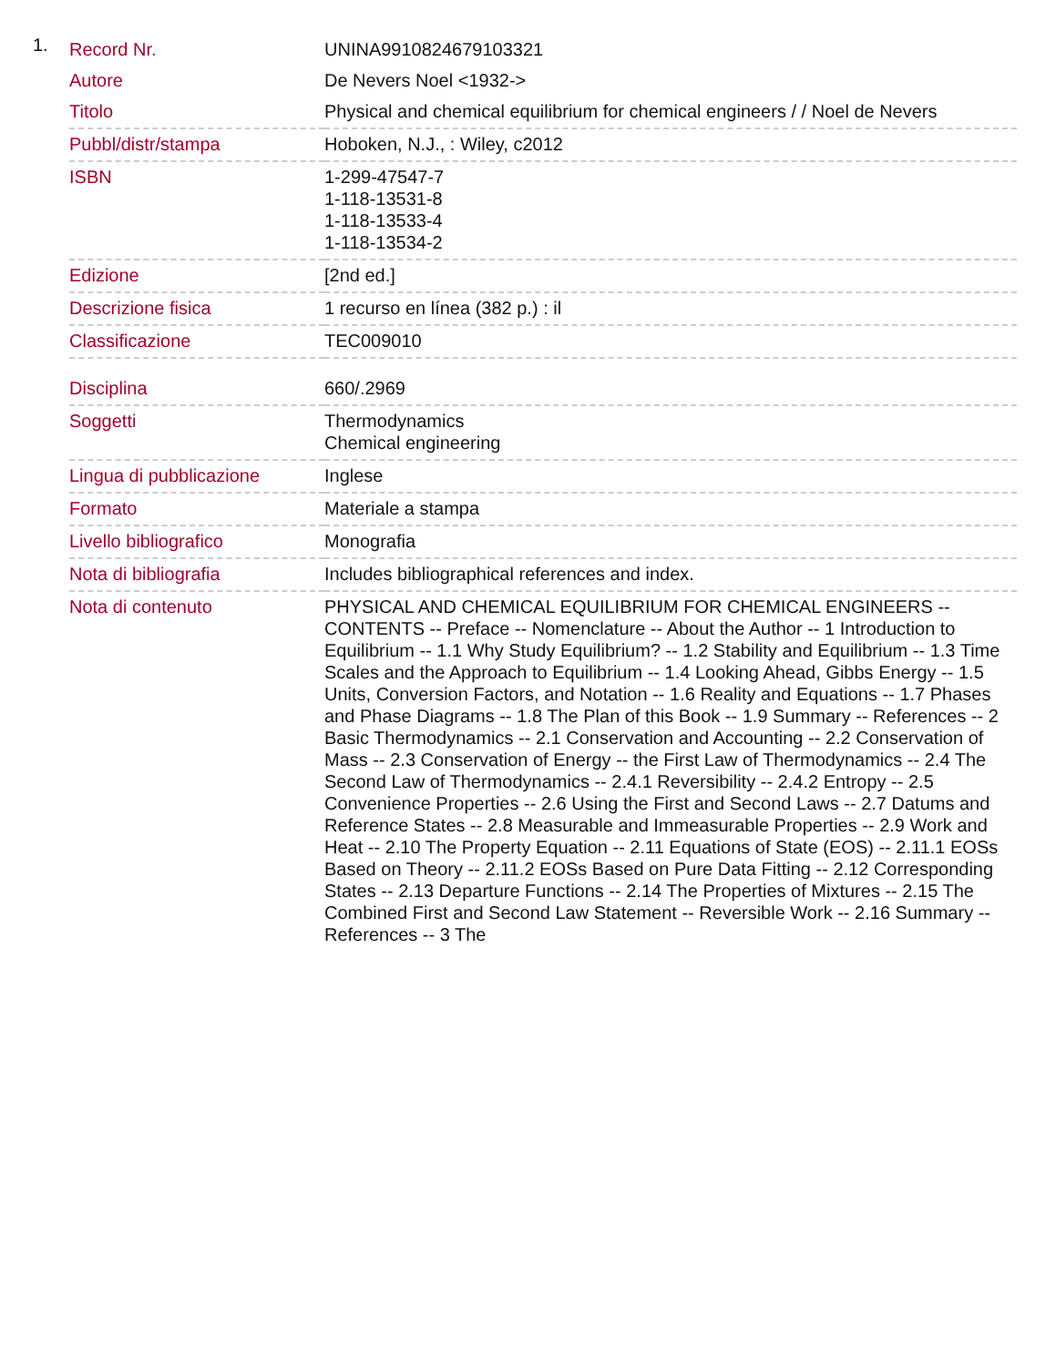1.
| Record Nr. | UNINA9910824679103321 |
| Autore | De Nevers Noel <1932-> |
| Titolo | Physical and chemical equilibrium for chemical engineers / / Noel de Nevers |
| Pubbl/distr/stampa | Hoboken, N.J., : Wiley, c2012 |
| ISBN | 1-299-47547-7 1-118-13531-8 1-118-13533-4 1-118-13534-2 |
| Edizione | [2nd ed.] |
| Descrizione fisica | 1 recurso en línea (382 p.) : il |
| Classificazione | TEC009010 |
| Disciplina | 660/.2969 |
| Soggetti | Thermodynamics Chemical engineering |
| Lingua di pubblicazione | Inglese |
| Formato | Materiale a stampa |
| Livello bibliografico | Monografia |
| Nota di bibliografia | Includes bibliographical references and index. |
| Nota di contenuto | PHYSICAL AND CHEMICAL EQUILIBRIUM FOR CHEMICAL ENGINEERS -- CONTENTS -- Preface -- Nomenclature -- About the Author -- 1 Introduction to Equilibrium -- 1.1 Why Study Equilibrium? -- 1.2 Stability and Equilibrium -- 1.3 Time Scales and the Approach to Equilibrium -- 1.4 Looking Ahead, Gibbs Energy -- 1.5 Units, Conversion Factors, and Notation -- 1.6 Reality and Equations -- 1.7 Phases and Phase Diagrams -- 1.8 The Plan of this Book -- 1.9 Summary -- References -- 2 Basic Thermodynamics -- 2.1 Conservation and Accounting -- 2.2 Conservation of Mass -- 2.3 Conservation of Energy -- the First Law of Thermodynamics -- 2.4 The Second Law of Thermodynamics -- 2.4.1 Reversibility -- 2.4.2 Entropy -- 2.5 Convenience Properties -- 2.6 Using the First and Second Laws -- 2.7 Datums and Reference States -- 2.8 Measurable and Immeasurable Properties -- 2.9 Work and Heat -- 2.10 The Property Equation -- 2.11 Equations of State (EOS) -- 2.11.1 EOSs Based on Theory -- 2.11.2 EOSs Based on Pure Data Fitting -- 2.12 Corresponding States -- 2.13 Departure Functions -- 2.14 The Properties of Mixtures -- 2.15 The Combined First and Second Law Statement -- Reversible Work -- 2.16 Summary -- References -- 3 The |